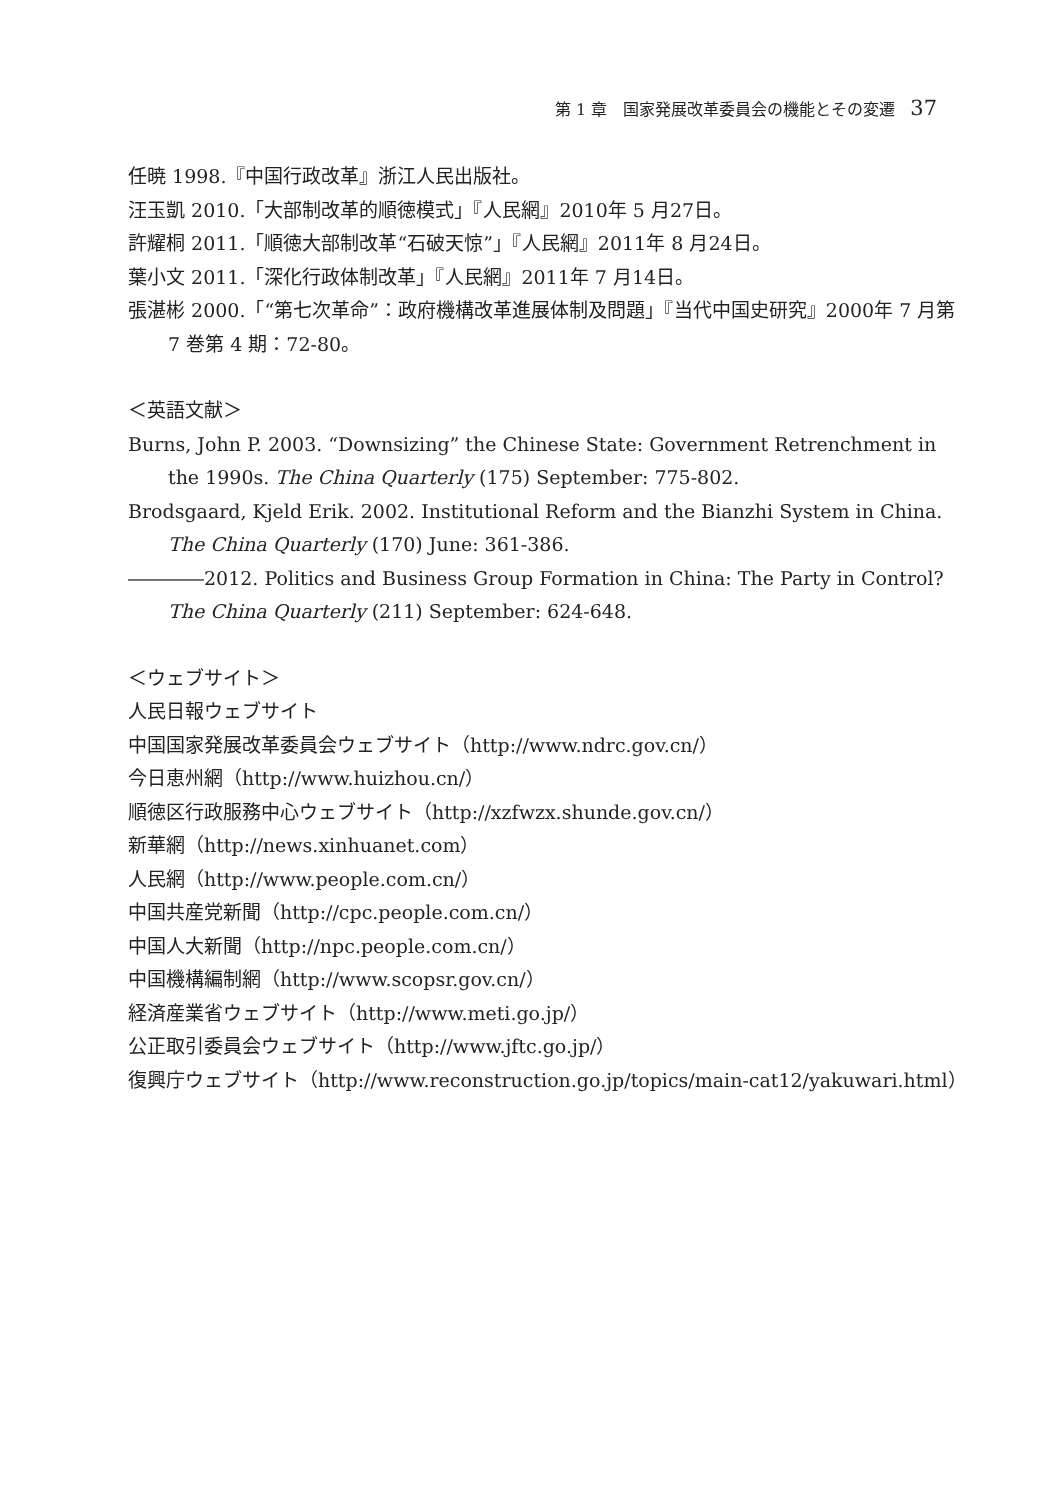第 1 章　国家発展改革委員会の機能とその変遷 37
任暁 1998.『中国行政改革』浙江人民出版社。
汪玉凱 2010.「大部制改革的順徳模式」『人民網』2010年 5 月27日。
許耀桐 2011.「順徳大部制改革“石破天惊”」『人民網』2011年 8 月24日。
葉小文 2011.「深化行政体制改革」『人民網』2011年 7 月14日。
張湛彬 2000.「“第七次革命”：政府機構改革進展体制及問題」『当代中国史研究』2000年 7 月第 7 巻第 4 期：72-80。
＜英語文献＞
Burns, John P. 2003. “Downsizing” the Chinese State: Government Retrenchment in the 1990s. The China Quarterly (175) September: 775-802.
Brodsgaard, Kjeld Erik. 2002. Institutional Reform and the Bianzhi System in China. The China Quarterly (170) June: 361-386.
――――2012. Politics and Business Group Formation in China: The Party in Control? The China Quarterly (211) September: 624-648.
＜ウェブサイト＞
人民日報ウェブサイト
中国国家発展改革委員会ウェブサイト（http://www.ndrc.gov.cn/）
今日恵州網（http://www.huizhou.cn/）
順徳区行政服務中心ウェブサイト（http://xzfwzx.shunde.gov.cn/）
新華網（http://news.xinhuanet.com）
人民網（http://www.people.com.cn/）
中国共産党新聞（http://cpc.people.com.cn/）
中国人大新聞（http://npc.people.com.cn/）
中国機構編制網（http://www.scopsr.gov.cn/）
経済産業省ウェブサイト（http://www.meti.go.jp/）
公正取引委員会ウェブサイト（http://www.jftc.go.jp/）
復興庁ウェブサイト（http://www.reconstruction.go.jp/topics/main-cat12/yakuwari.html）